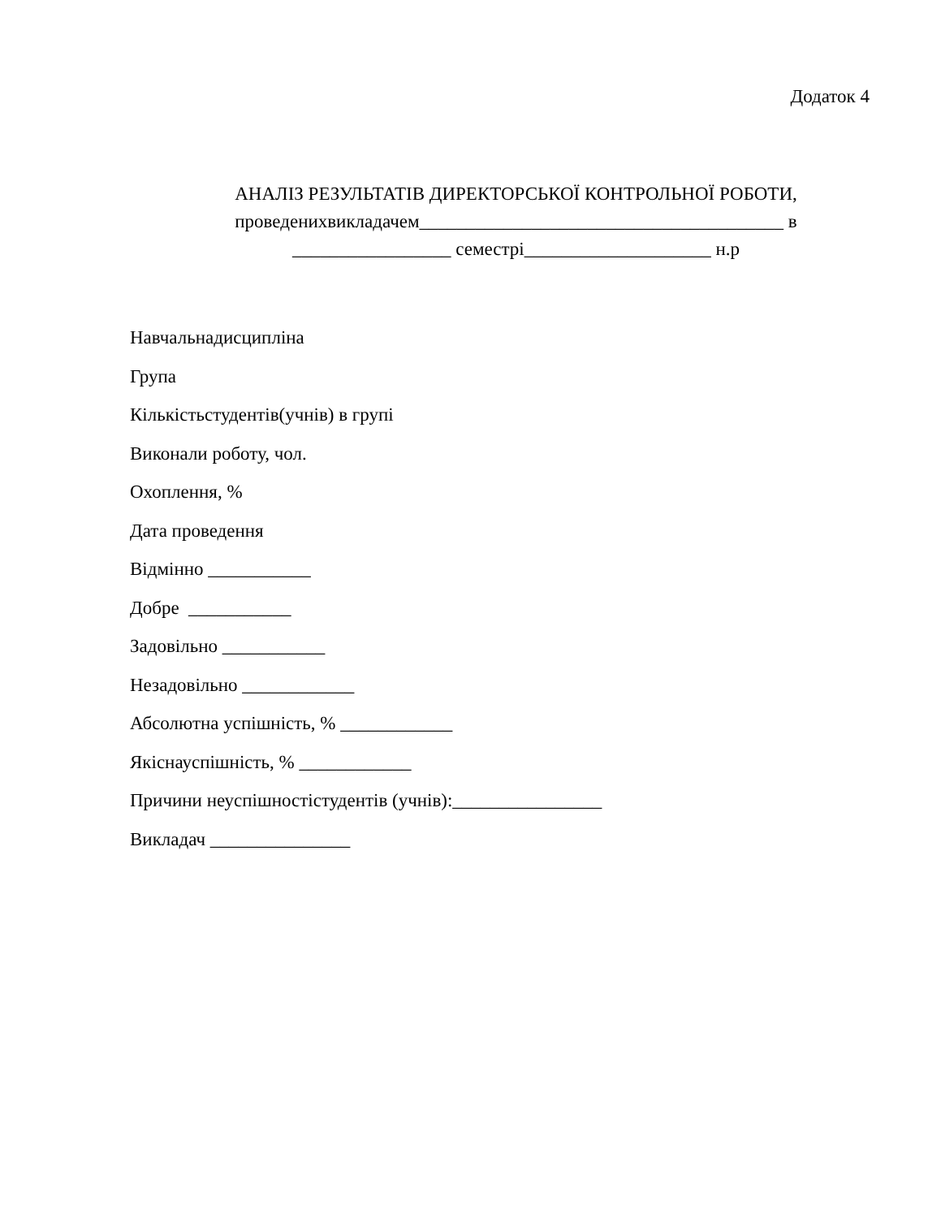Додаток 4
АНАЛІЗ РЕЗУЛЬТАТІВ ДИРЕКТОРСЬКОЇ КОНТРОЛЬНОЇ РОБОТИ,
проведенихвикладачем_______________________________________ в
_________________ семестрі____________________ н.р
Навчальнадисципліна
Група
Кількістьстудентів(учнів) в групі
Виконали роботу, чол.
Охоплення, %
Дата проведення
Відмінно ___________
Добре ___________
Задовільно ___________
Незадовільно ____________
Абсолютна успішність, % ____________
Якіснауспішність, % ____________
Причини неуспішностістудентів (учнів):________________
Викладач _______________